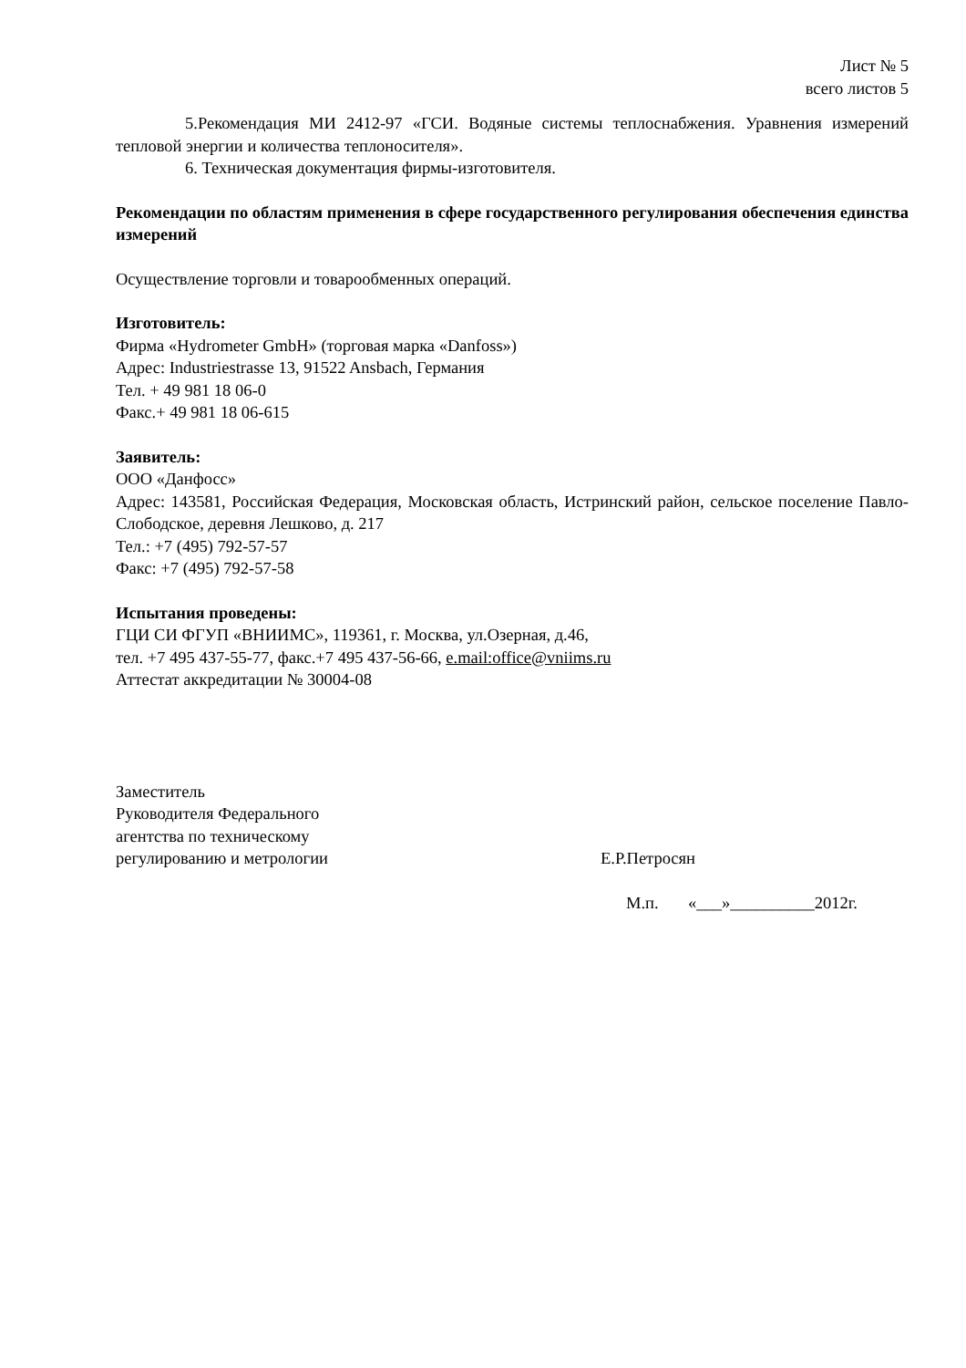Лист № 5
всего листов 5
5.Рекомендация МИ 2412-97 «ГСИ. Водяные системы теплоснабжения. Уравнения измерений тепловой энергии и количества теплоносителя».
6. Техническая документация фирмы-изготовителя.
Рекомендации по областям применения в сфере государственного регулирования обеспечения единства измерений
Осуществление торговли и товарообменных операций.
Изготовитель:
Фирма «Hydrometer GmbH» (торговая марка «Danfoss»)
Адрес: Industriestrasse 13, 91522 Ansbach, Германия
Тел. + 49 981 18 06-0
Факс.+ 49 981 18 06-615
Заявитель:
ООО «Данфосс»
Адрес: 143581, Российская Федерация, Московская область, Истринский район, сельское поселение Павло-Слободское, деревня Лешково, д. 217
Тел.: +7 (495) 792-57-57
Факс: +7 (495) 792-57-58
Испытания проведены:
ГЦИ СИ ФГУП «ВНИИМС», 119361, г. Москва, ул.Озерная, д.46,
тел. +7 495 437-55-77, факс.+7 495 437-56-66, e.mail:office@vniims.ru
Аттестат аккредитации № 30004-08
Заместитель
Руководителя Федерального
агентства по техническому
регулированию и метрологии
Е.Р.Петросян
М.п. «___»__________2012г.